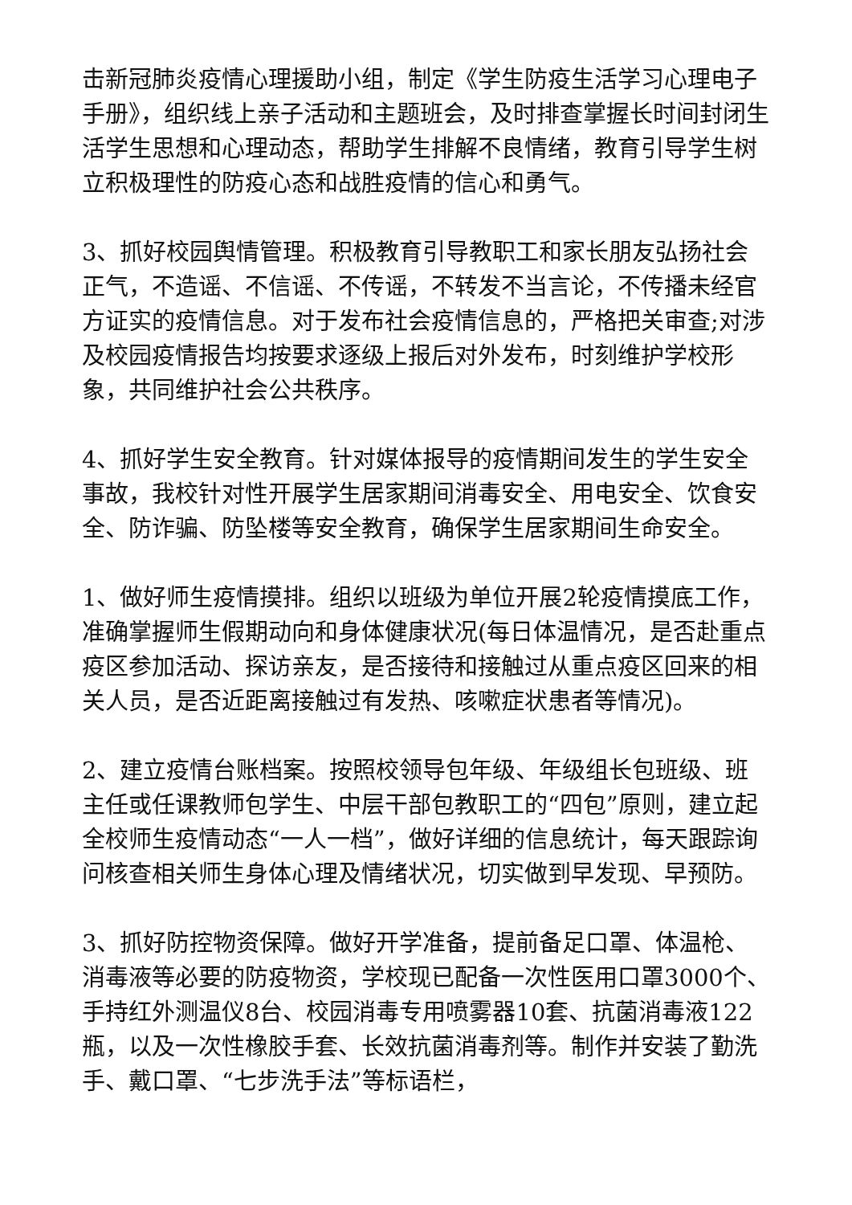击新冠肺炎疫情心理援助小组，制定《学生防疫生活学习心理电子手册》，组织线上亲子活动和主题班会，及时排查掌握长时间封闭生活学生思想和心理动态，帮助学生排解不良情绪，教育引导学生树立积极理性的防疫心态和战胜疫情的信心和勇气。
3、抓好校园舆情管理。积极教育引导教职工和家长朋友弘扬社会正气，不造谣、不信谣、不传谣，不转发不当言论，不传播未经官方证实的疫情信息。对于发布社会疫情信息的，严格把关审查;对涉及校园疫情报告均按要求逐级上报后对外发布，时刻维护学校形象，共同维护社会公共秩序。
4、抓好学生安全教育。针对媒体报导的疫情期间发生的学生安全事故，我校针对性开展学生居家期间消毒安全、用电安全、饮食安全、防诈骗、防坠楼等安全教育，确保学生居家期间生命安全。
1、做好师生疫情摸排。组织以班级为单位开展2轮疫情摸底工作，准确掌握师生假期动向和身体健康状况(每日体温情况，是否赴重点疫区参加活动、探访亲友，是否接待和接触过从重点疫区回来的相关人员，是否近距离接触过有发热、咳嗽症状患者等情况)。
2、建立疫情台账档案。按照校领导包年级、年级组长包班级、班主任或任课教师包学生、中层干部包教职工的“四包”原则，建立起全校师生疫情动态“一人一档”，做好详细的信息统计，每天跟踪询问核查相关师生身体心理及情绪状况，切实做到早发现、早预防。
3、抓好防控物资保障。做好开学准备，提前备足口罩、体温枪、消毒液等必要的防疫物资，学校现已配备一次性医用口罩3000个、手持红外测温仪8台、校园消毒专用喷雾器10套、抗菌消毒液122瓶，以及一次性橡胶手套、长效抗菌消毒剂等。制作并安装了勤洗手、戴口罩、“七步洗手法”等标语栏，